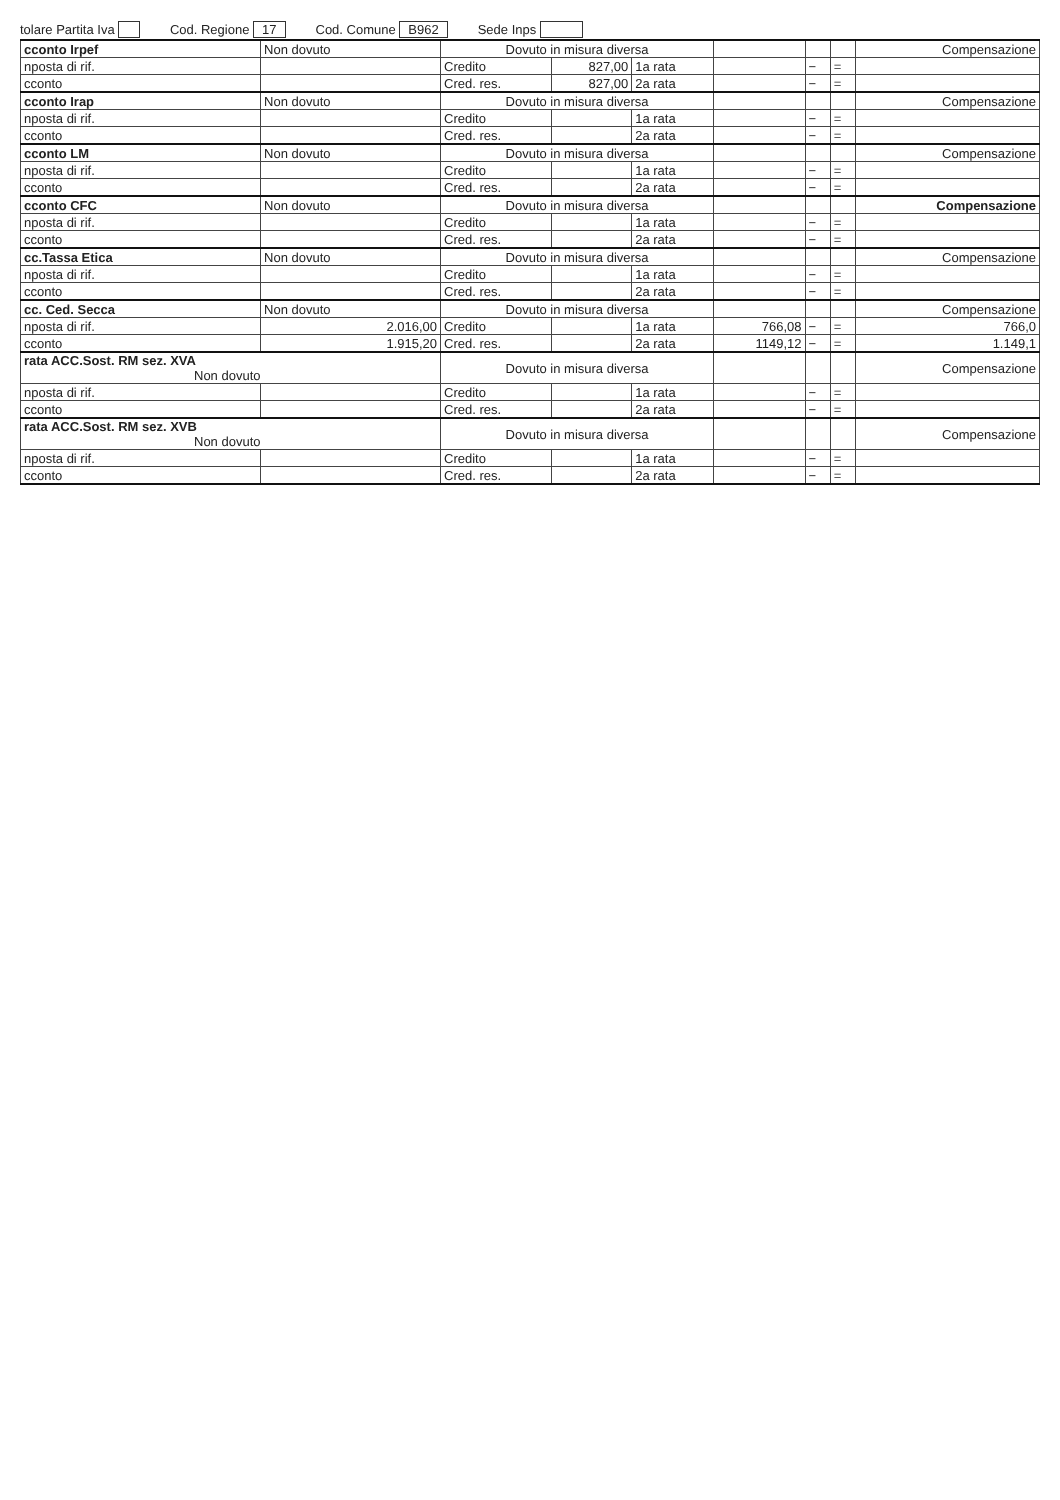tolare Partita Iva Cod. Regione 17 Cod. Comune B962 Sede Inps
| cconto Irpef | Non dovuto | Dovuto in misura diversa | | | | | | Compensazione |
| nposta di rif. | | Credito | 827,00 | 1a rata | | − | = | |
| cconto | | Cred. res. | 827,00 | 2a rata | | − | = | |
| cconto Irap | Non dovuto | Dovuto in misura diversa | | | | | | Compensazione |
| nposta di rif. | | Credito | | 1a rata | | − | = | |
| cconto | | Cred. res. | | 2a rata | | − | = | |
| cconto LM | Non dovuto | Dovuto in misura diversa | | | | | | Compensazione |
| nposta di rif. | | Credito | | 1a rata | | − | = | |
| cconto | | Cred. res. | | 2a rata | | − | = | |
| cconto CFC | Non dovuto | Dovuto in misura diversa | | | | | | Compensazione |
| nposta di rif. | | Credito | | 1a rata | | − | = | |
| cconto | | Cred. res. | | 2a rata | | − | = | |
| cc.Tassa Etica | Non dovuto | Dovuto in misura diversa | | | | | | Compensazione |
| nposta di rif. | | Credito | | 1a rata | | − | = | |
| cconto | | Cred. res. | | 2a rata | | − | = | |
| cc. Ced. Secca | Non dovuto | Dovuto in misura diversa | | | | | | Compensazione |
| nposta di rif. | 2.016,00 | Credito | | 1a rata | 766,08 | − | = | 766,0 |
| cconto | 1.915,20 | Cred. res. | | 2a rata | 1149,12 | − | = | 1.149,1 |
| rata ACC.Sost. RM sez. XVA Non dovuto | | Dovuto in misura diversa | | | | | | Compensazione |
| nposta di rif. | | Credito | | 1a rata | | − | = | |
| cconto | | Cred. res. | | 2a rata | | − | = | |
| rata ACC.Sost. RM sez. XVB Non dovuto | | Dovuto in misura diversa | | | | | | Compensazione |
| nposta di rif. | | Credito | | 1a rata | | − | = | |
| cconto | | Cred. res. | | 2a rata | | − | = | |